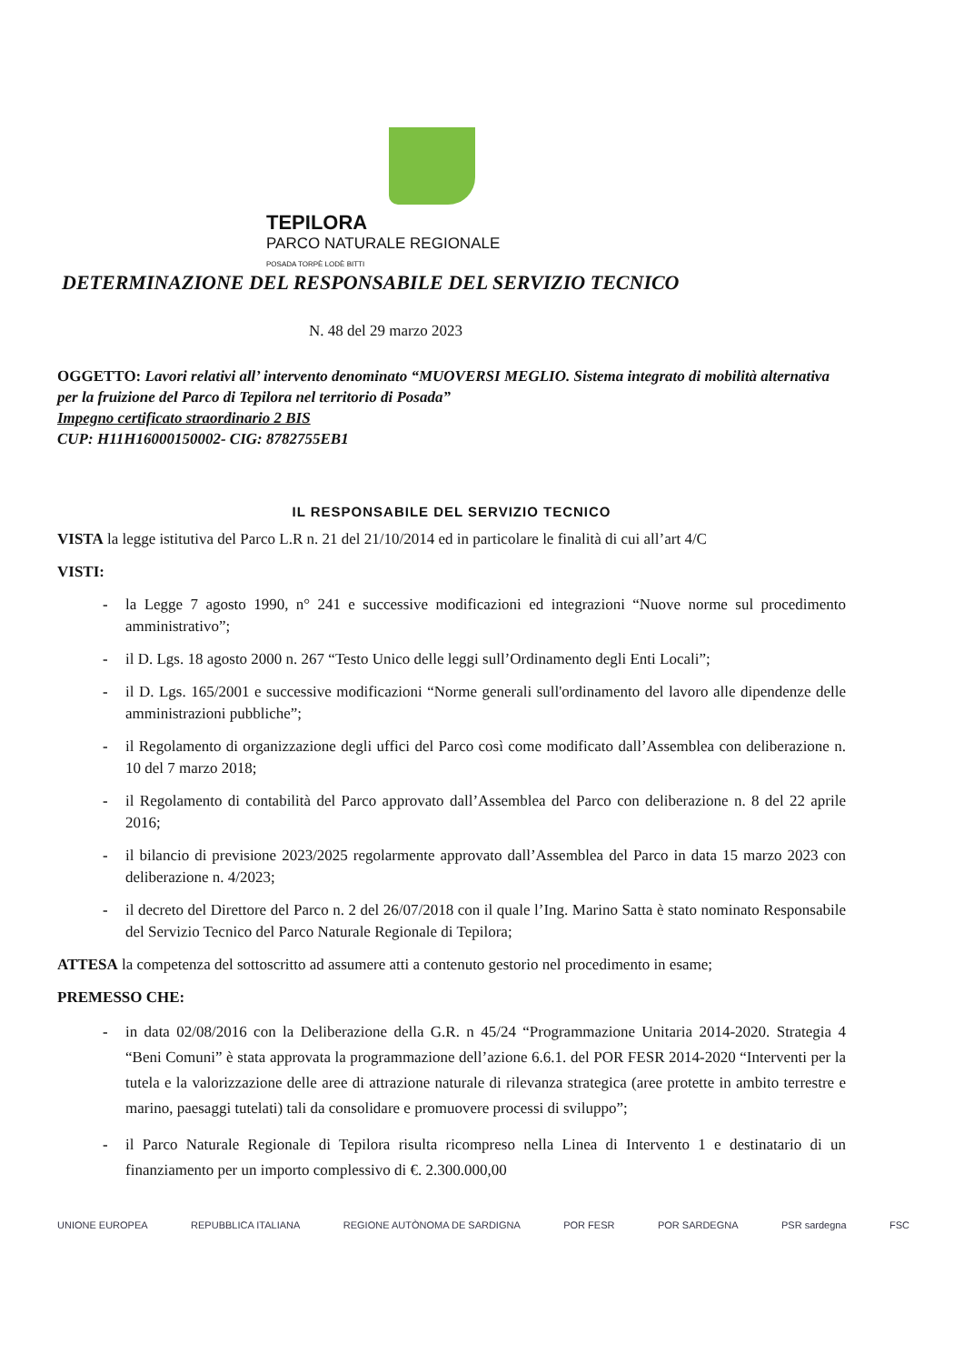TEPILORA
PARCO NATURALE REGIONALE
POSADA TORPÈ LODÈ BITTI
DETERMINAZIONE DEL RESPONSABILE DEL SERVIZIO TECNICO
N. 48 del 29 marzo 2023
OGGETTO: Lavori relativi all’ intervento denominato “MUOVERSI MEGLIO. Sistema integrato di mobilità alternativa per la fruizione del Parco di Tepilora nel territorio di Posada”
Impegno certificato straordinario 2 BIS
CUP: H11H16000150002- CIG: 8782755EB1
IL RESPONSABILE DEL SERVIZIO TECNICO
VISTA la legge istitutiva del Parco L.R n. 21 del 21/10/2014 ed in particolare le finalità di cui all’art 4/C
VISTI:
- la Legge 7 agosto 1990, n° 241 e successive modificazioni ed integrazioni “Nuove norme sul procedimento amministrativo”;
- il D. Lgs. 18 agosto 2000 n. 267 “Testo Unico delle leggi sull’Ordinamento degli Enti Locali”;
- il D. Lgs. 165/2001 e successive modificazioni “Norme generali sull'ordinamento del lavoro alle dipendenze delle amministrazioni pubbliche”;
- il Regolamento di organizzazione degli uffici del Parco così come modificato dall’Assemblea con deliberazione n. 10 del 7 marzo 2018;
- il Regolamento di contabilità del Parco approvato dall’Assemblea del Parco con deliberazione n. 8 del 22 aprile 2016;
- il bilancio di previsione 2023/2025 regolarmente approvato dall’Assemblea del Parco in data 15 marzo 2023 con deliberazione n. 4/2023;
- il decreto del Direttore del Parco n. 2 del 26/07/2018 con il quale l’Ing. Marino Satta è stato nominato Responsabile del Servizio Tecnico del Parco Naturale Regionale di Tepilora;
ATTESA la competenza del sottoscritto ad assumere atti a contenuto gestorio nel procedimento in esame;
PREMESSO CHE:
- in data 02/08/2016 con la Deliberazione della G.R. n 45/24 “Programmazione Unitaria 2014-2020. Strategia 4 “Beni Comuni” è stata approvata la programmazione dell’azione 6.6.1. del POR FESR 2014-2020 “Interventi per la tutela e la valorizzazione delle aree di attrazione naturale di rilevanza strategica (aree protette in ambito terrestre e marino, paesaggi tutelati) tali da consolidare e promuovere processi di sviluppo”;
- il Parco Naturale Regionale di Tepilora risulta ricompreso nella Linea di Intervento 1 e destinatario di un finanziamento per un importo complessivo di €. 2.300.000,00
UNIONE EUROPEA REPUBBLICA ITALIANA REGIONE AUTÒNOMA DE SARDIGNA POR FESR POR SARDEGNA PSR sardegna FSC